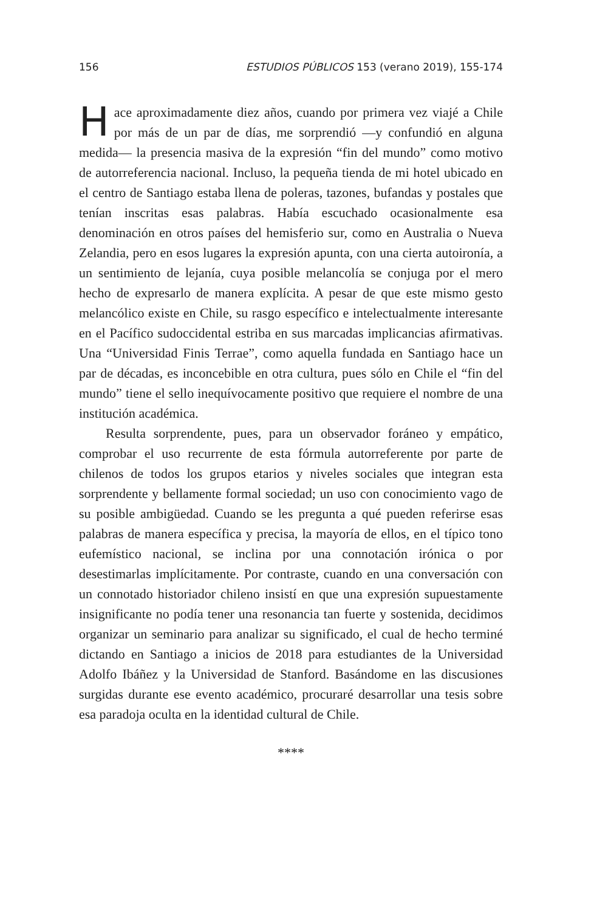156 ESTUDIOS PÚBLICOS 153 (verano 2019), 155-174
Hace aproximadamente diez años, cuando por primera vez viajé a Chile por más de un par de días, me sorprendió —y confundió en alguna medida— la presencia masiva de la expresión “fin del mundo” como motivo de autorreferencia nacional. Incluso, la pequeña tienda de mi hotel ubicado en el centro de Santiago estaba llena de poleras, tazones, bufandas y postales que tenían inscritas esas palabras. Había escuchado ocasionalmente esa denominación en otros países del hemisferio sur, como en Australia o Nueva Zelandia, pero en esos lugares la expresión apunta, con una cierta autoironía, a un sentimiento de lejanía, cuya posible melancolía se conjuga por el mero hecho de expresarlo de manera explícita. A pesar de que este mismo gesto melancólico existe en Chile, su rasgo específico e intelectualmente interesante en el Pacífico sudoccidental estriba en sus marcadas implicancias afirmativas. Una “Universidad Finis Terrae”, como aquella fundada en Santiago hace un par de décadas, es inconcebible en otra cultura, pues sólo en Chile el “fin del mundo” tiene el sello inequívocamente positivo que requiere el nombre de una institución académica.
Resulta sorprendente, pues, para un observador foráneo y empático, comprobar el uso recurrente de esta fórmula autorreferente por parte de chilenos de todos los grupos etarios y niveles sociales que integran esta sorprendente y bellamente formal sociedad; un uso con conocimiento vago de su posible ambigüedad. Cuando se les pregunta a qué pueden referirse esas palabras de manera específica y precisa, la mayoría de ellos, en el típico tono eufemístico nacional, se inclina por una connotación irónica o por desestimarlas implícitamente. Por contraste, cuando en una conversación con un connotado historiador chileno insistí en que una expresión supuestamente insignificante no podía tener una resonancia tan fuerte y sostenida, decidimos organizar un seminario para analizar su significado, el cual de hecho terminé dictando en Santiago a inicios de 2018 para estudiantes de la Universidad Adolfo Ibáñez y la Universidad de Stanford. Basándome en las discusiones surgidas durante ese evento académico, procuraré desarrollar una tesis sobre esa paradoja oculta en la identidad cultural de Chile.
****